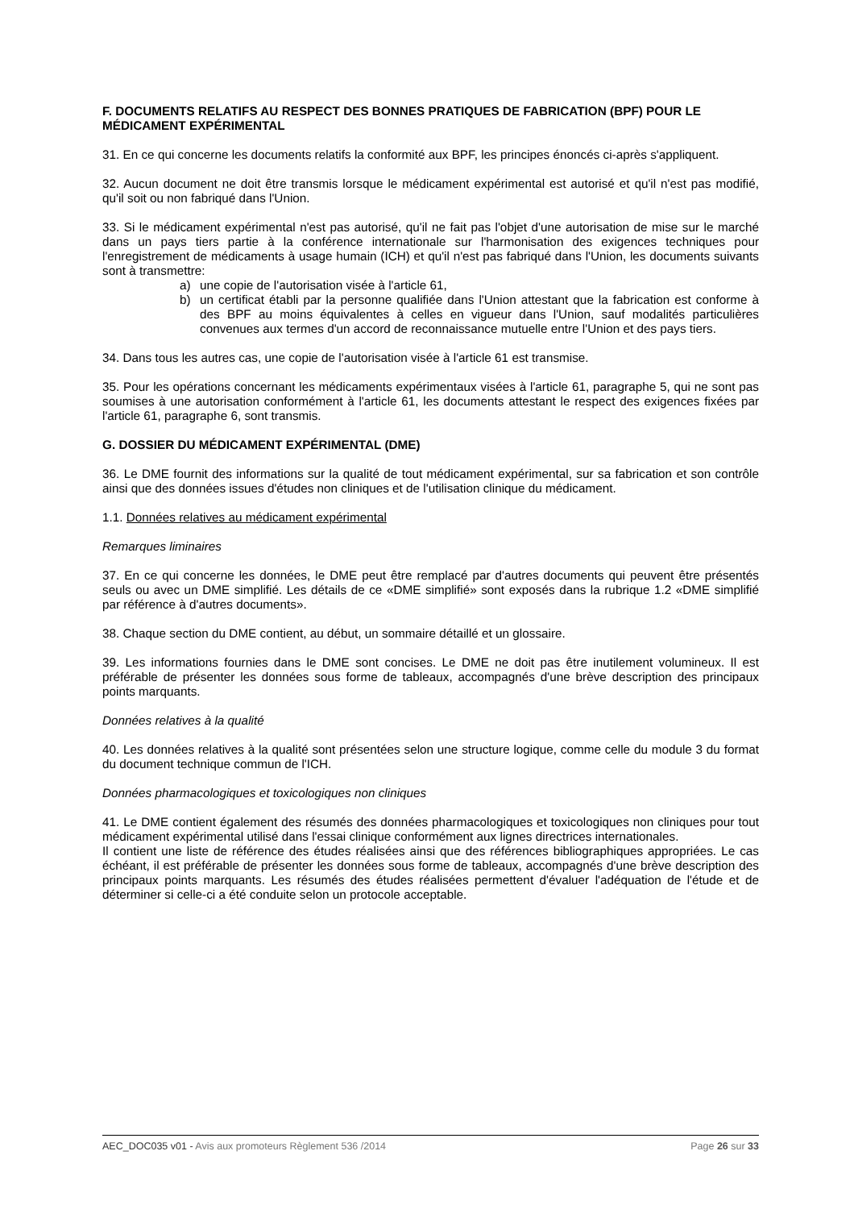F. DOCUMENTS RELATIFS AU RESPECT DES BONNES PRATIQUES DE FABRICATION (BPF) POUR LE MÉDICAMENT EXPÉRIMENTAL
31. En ce qui concerne les documents relatifs la conformité aux BPF, les principes énoncés ci-après s'appliquent.
32. Aucun document ne doit être transmis lorsque le médicament expérimental est autorisé et qu'il n'est pas modifié, qu'il soit ou non fabriqué dans l'Union.
33. Si le médicament expérimental n'est pas autorisé, qu'il ne fait pas l'objet d'une autorisation de mise sur le marché dans un pays tiers partie à la conférence internationale sur l'harmonisation des exigences techniques pour l'enregistrement de médicaments à usage humain (ICH) et qu'il n'est pas fabriqué dans l'Union, les documents suivants sont à transmettre:
a) une copie de l'autorisation visée à l'article 61,
b) un certificat établi par la personne qualifiée dans l'Union attestant que la fabrication est conforme à des BPF au moins équivalentes à celles en vigueur dans l'Union, sauf modalités particulières convenues aux termes d'un accord de reconnaissance mutuelle entre l'Union et des pays tiers.
34. Dans tous les autres cas, une copie de l'autorisation visée à l'article 61 est transmise.
35. Pour les opérations concernant les médicaments expérimentaux visées à l'article 61, paragraphe 5, qui ne sont pas soumises à une autorisation conformément à l'article 61, les documents attestant le respect des exigences fixées par l'article 61, paragraphe 6, sont transmis.
G. DOSSIER DU MÉDICAMENT EXPÉRIMENTAL (DME)
36. Le DME fournit des informations sur la qualité de tout médicament expérimental, sur sa fabrication et son contrôle ainsi que des données issues d'études non cliniques et de l'utilisation clinique du médicament.
1.1. Données relatives au médicament expérimental
Remarques liminaires
37. En ce qui concerne les données, le DME peut être remplacé par d'autres documents qui peuvent être présentés seuls ou avec un DME simplifié. Les détails de ce «DME simplifié» sont exposés dans la rubrique 1.2 «DME simplifié par référence à d'autres documents».
38. Chaque section du DME contient, au début, un sommaire détaillé et un glossaire.
39. Les informations fournies dans le DME sont concises. Le DME ne doit pas être inutilement volumineux. Il est préférable de présenter les données sous forme de tableaux, accompagnés d'une brève description des principaux points marquants.
Données relatives à la qualité
40. Les données relatives à la qualité sont présentées selon une structure logique, comme celle du module 3 du format du document technique commun de l'ICH.
Données pharmacologiques et toxicologiques non cliniques
41. Le DME contient également des résumés des données pharmacologiques et toxicologiques non cliniques pour tout médicament expérimental utilisé dans l'essai clinique conformément aux lignes directrices internationales.
Il contient une liste de référence des études réalisées ainsi que des références bibliographiques appropriées. Le cas échéant, il est préférable de présenter les données sous forme de tableaux, accompagnés d'une brève description des principaux points marquants. Les résumés des études réalisées permettent d'évaluer l'adéquation de l'étude et de déterminer si celle-ci a été conduite selon un protocole acceptable.
AEC_DOC035 v01 - Avis aux promoteurs Règlement 536 /2014 Page 26 sur 33